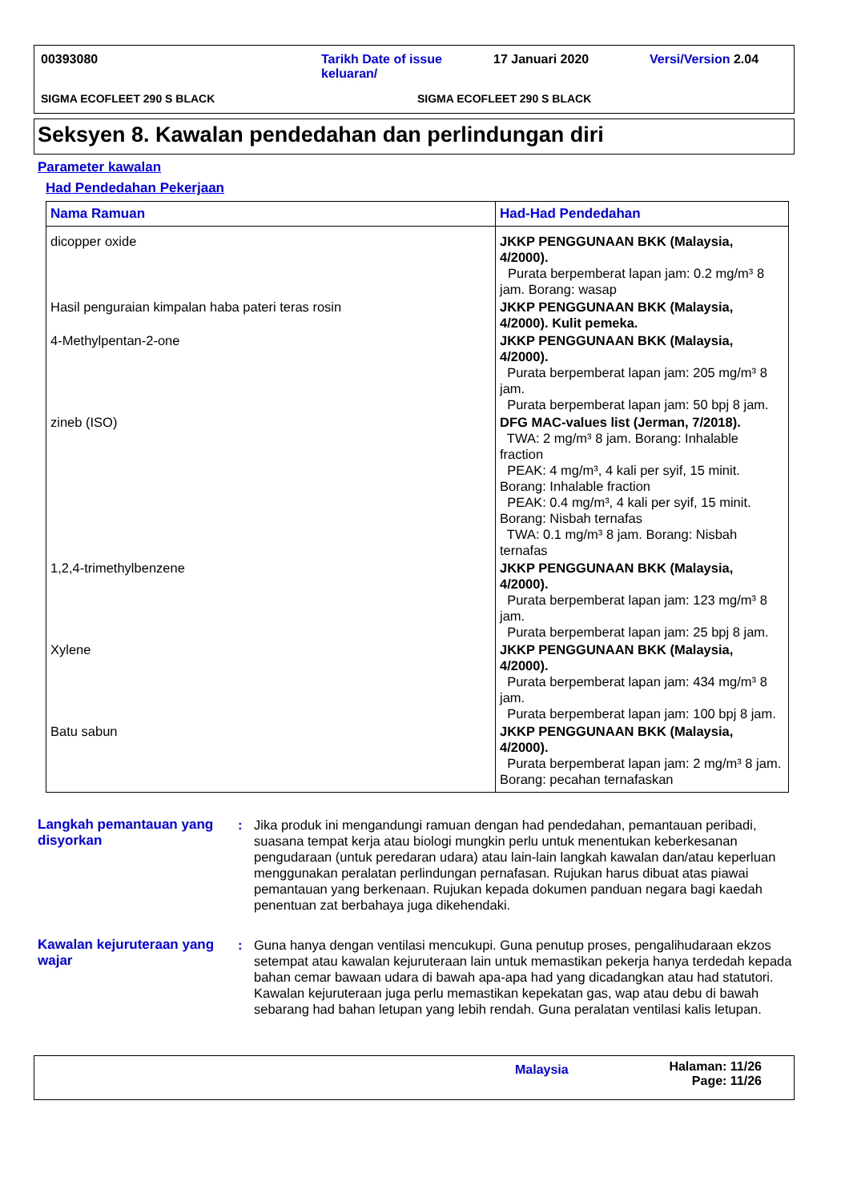00393080 Tarikh Date of issue keluaran/
17 Januari 2020 Versi/Version 2.04
SIGMA ECOFLEET 290 S BLACK SIGMA ECOFLEET 290 S BLACK
Seksyen 8. Kawalan pendedahan dan perlindungan diri
Parameter kawalan
Had Pendedahan Pekerjaan
| Nama Ramuan | Had-Had Pendedahan |
| --- | --- |
| dicopper oxide | JKKP PENGGUNAAN BKK (Malaysia, 4/2000). Purata berpemberat lapan jam: 0.2 mg/m³ 8 jam. Borang: wasap |
| Hasil penguraian kimpalan haba pateri teras rosin | JKKP PENGGUNAAN BKK (Malaysia, 4/2000). Kulit pemeka. |
| 4-Methylpentan-2-one | JKKP PENGGUNAAN BKK (Malaysia, 4/2000). Purata berpemberat lapan jam: 205 mg/m³ 8 jam. Purata berpemberat lapan jam: 50 bpj 8 jam. |
| zineb (ISO) | DFG MAC-values list (Jerman, 7/2018). TWA: 2 mg/m³ 8 jam. Borang: Inhalable fraction PEAK: 4 mg/m³, 4 kali per syif, 15 minit. Borang: Inhalable fraction PEAK: 0.4 mg/m³, 4 kali per syif, 15 minit. Borang: Nisbah ternafas TWA: 0.1 mg/m³ 8 jam. Borang: Nisbah ternafas |
| 1,2,4-trimethylbenzene | JKKP PENGGUNAAN BKK (Malaysia, 4/2000). Purata berpemberat lapan jam: 123 mg/m³ 8 jam. Purata berpemberat lapan jam: 25 bpj 8 jam. |
| Xylene | JKKP PENGGUNAAN BKK (Malaysia, 4/2000). Purata berpemberat lapan jam: 434 mg/m³ 8 jam. Purata berpemberat lapan jam: 100 bpj 8 jam. |
| Batu sabun | JKKP PENGGUNAAN BKK (Malaysia, 4/2000). Purata berpemberat lapan jam: 2 mg/m³ 8 jam. Borang: pecahan ternafaskan |
Langkah pemantauan yang disyorkan
: Jika produk ini mengandungi ramuan dengan had pendedahan, pemantauan peribadi, suasana tempat kerja atau biologi mungkin perlu untuk menentukan keberkesanan pengudaraan (untuk peredaran udara) atau lain-lain langkah kawalan dan/atau keperluan menggunakan peralatan perlindungan pernafasan. Rujukan harus dibuat atas piawai pemantauan yang berkenaan. Rujukan kepada dokumen panduan negara bagi kaedah penentuan zat berbahaya juga dikehendaki.
Kawalan kejuruteraan yang wajar
: Guna hanya dengan ventilasi mencukupi. Guna penutup proses, pengalihudaraan ekzos setempat atau kawalan kejuruteraan lain untuk memastikan pekerja hanya terdedah kepada bahan cemar bawaan udara di bawah apa-apa had yang dicadangkan atau had statutori. Kawalan kejuruteraan juga perlu memastikan kepekatan gas, wap atau debu di bawah sebarang had bahan letupan yang lebih rendah. Guna peralatan ventilasi kalis letupan.
Malaysia
Halaman: 11/26
Page: 11/26